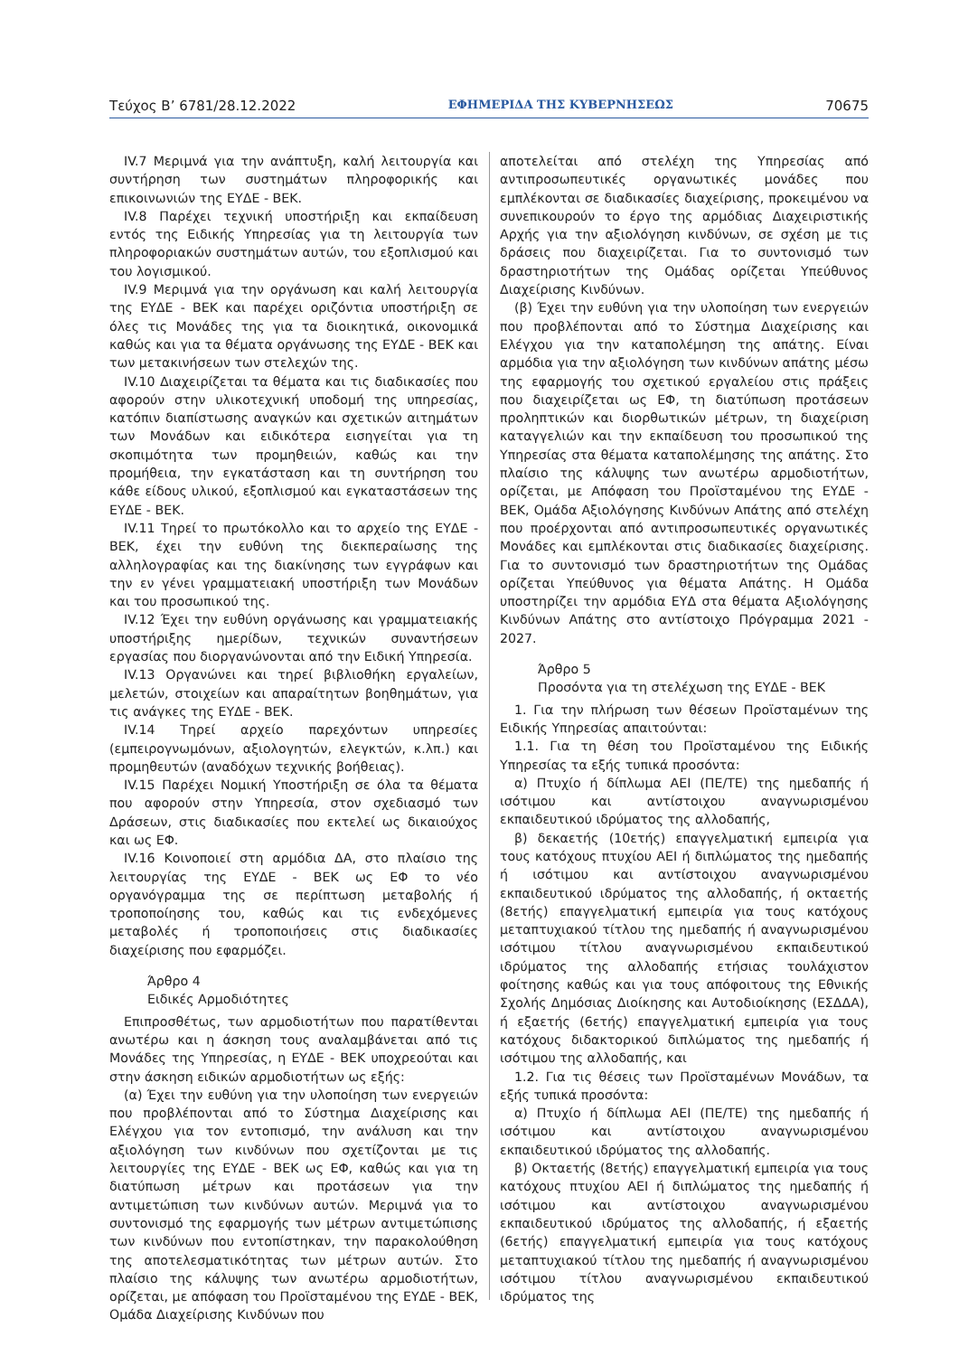Τεύχος Β’ 6781/28.12.2022 ΕΦΗΜΕΡΙΔΑ ΤΗΣ ΚΥΒΕΡΝΗΣΕΩΣ 70675
IV.7 Μεριμνά για την ανάπτυξη, καλή λειτουργία και συντήρηση των συστημάτων πληροφορικής και επικοινωνιών της ΕΥΔΕ - ΒΕΚ.
IV.8 Παρέχει τεχνική υποστήριξη και εκπαίδευση εντός της Ειδικής Υπηρεσίας για τη λειτουργία των πληροφοριακών συστημάτων αυτών, του εξοπλισμού και του λογισμικού.
IV.9 Μεριμνά για την οργάνωση και καλή λειτουργία της ΕΥΔΕ - ΒΕΚ και παρέχει οριζόντια υποστήριξη σε όλες τις Μονάδες της για τα διοικητικά, οικονομικά καθώς και για τα θέματα οργάνωσης της ΕΥΔΕ - ΒΕΚ και των μετακινήσεων των στελεχών της.
IV.10 Διαχειρίζεται τα θέματα και τις διαδικασίες που αφορούν στην υλικοτεχνική υποδομή της υπηρεσίας, κατόπιν διαπίστωσης αναγκών και σχετικών αιτημάτων των Μονάδων και ειδικότερα εισηγείται για τη σκοπιμότητα των προμηθειών, καθώς και την προμήθεια, την εγκατάσταση και τη συντήρηση του κάθε είδους υλικού, εξοπλισμού και εγκαταστάσεων της ΕΥΔΕ - ΒΕΚ.
IV.11 Τηρεί το πρωτόκολλο και το αρχείο της ΕΥΔΕ - ΒΕΚ, έχει την ευθύνη της διεκπεραίωσης της αλληλογραφίας και της διακίνησης των εγγράφων και την εν γένει γραμματειακή υποστήριξη των Μονάδων και του προσωπικού της.
IV.12 Έχει την ευθύνη οργάνωσης και γραμματειακής υποστήριξης ημερίδων, τεχνικών συναντήσεων εργασίας που διοργανώνονται από την Ειδική Υπηρεσία.
IV.13 Οργανώνει και τηρεί βιβλιοθήκη εργαλείων, μελετών, στοιχείων και απαραίτητων βοηθημάτων, για τις ανάγκες της ΕΥΔΕ - ΒΕΚ.
IV.14 Τηρεί αρχείο παρεχόντων υπηρεσίες (εμπειρογνωμόνων, αξιολογητών, ελεγκτών, κ.λπ.) και προμηθευτών (αναδόχων τεχνικής βοήθειας).
IV.15 Παρέχει Νομική Υποστήριξη σε όλα τα θέματα που αφορούν στην Υπηρεσία, στον σχεδιασμό των Δράσεων, στις διαδικασίες που εκτελεί ως δικαιούχος και ως ΕΦ.
IV.16 Κοινοποιεί στη αρμόδια ΔΑ, στο πλαίσιο της λειτουργίας της ΕΥΔΕ - ΒΕΚ ως ΕΦ το νέο οργανόγραμμα της σε περίπτωση μεταβολής ή τροποποίησης του, καθώς και τις ενδεχόμενες μεταβολές ή τροποποιήσεις στις διαδικασίες διαχείρισης που εφαρμόζει.
Άρθρο 4
Ειδικές Αρμοδιότητες
Επιπροσθέτως, των αρμοδιοτήτων που παρατίθενται ανωτέρω και η άσκηση τους αναλαμβάνεται από τις Μονάδες της Υπηρεσίας, η ΕΥΔΕ - ΒΕΚ υποχρεούται και στην άσκηση ειδικών αρμοδιοτήτων ως εξής:
(α) Έχει την ευθύνη για την υλοποίηση των ενεργειών που προβλέπονται από το Σύστημα Διαχείρισης και Ελέγχου για τον εντοπισμό, την ανάλυση και την αξιολόγηση των κινδύνων που σχετίζονται με τις λειτουργίες της ΕΥΔΕ - ΒΕΚ ως ΕΦ, καθώς και για τη διατύπωση μέτρων και προτάσεων για την αντιμετώπιση των κινδύνων αυτών. Μεριμνά για το συντονισμό της εφαρμογής των μέτρων αντιμετώπισης των κινδύνων που εντοπίστηκαν, την παρακολούθηση της αποτελεσματικότητας των μέτρων αυτών. Στο πλαίσιο της κάλυψης των ανωτέρω αρμοδιοτήτων, ορίζεται, με απόφαση του Προϊσταμένου της ΕΥΔΕ - ΒΕΚ, Ομάδα Διαχείρισης Κινδύνων που
αποτελείται από στελέχη της Υπηρεσίας από αντιπροσωπευτικές οργανωτικές μονάδες που εμπλέκονται σε διαδικασίες διαχείρισης, προκειμένου να συνεπικουρούν το έργο της αρμόδιας Διαχειριστικής Αρχής για την αξιολόγηση κινδύνων, σε σχέση με τις δράσεις που διαχειρίζεται. Για το συντονισμό των δραστηριοτήτων της Ομάδας ορίζεται Υπεύθυνος Διαχείρισης Κινδύνων.
(β) Έχει την ευθύνη για την υλοποίηση των ενεργειών που προβλέπονται από το Σύστημα Διαχείρισης και Ελέγχου για την καταπολέμηση της απάτης. Είναι αρμόδια για την αξιολόγηση των κινδύνων απάτης μέσω της εφαρμογής του σχετικού εργαλείου στις πράξεις που διαχειρίζεται ως ΕΦ, τη διατύπωση προτάσεων προληπτικών και διορθωτικών μέτρων, τη διαχείριση καταγγελιών και την εκπαίδευση του προσωπικού της Υπηρεσίας στα θέματα καταπολέμησης της απάτης. Στο πλαίσιο της κάλυψης των ανωτέρω αρμοδιοτήτων, ορίζεται, με Απόφαση του Προϊσταμένου της ΕΥΔΕ - ΒΕΚ, Ομάδα Αξιολόγησης Κινδύνων Απάτης από στελέχη που προέρχονται από αντιπροσωπευτικές οργανωτικές Μονάδες και εμπλέκονται στις διαδικασίες διαχείρισης. Για το συντονισμό των δραστηριοτήτων της Ομάδας ορίζεται Υπεύθυνος για θέματα Απάτης. Η Ομάδα υποστηρίζει την αρμόδια ΕΥΔ στα θέματα Αξιολόγησης Κινδύνων Απάτης στο αντίστοιχο Πρόγραμμα 2021 - 2027.
Άρθρο 5
Προσόντα για τη στελέχωση της ΕΥΔΕ - ΒΕΚ
1. Για την πλήρωση των θέσεων Προϊσταμένων της Ειδικής Υπηρεσίας απαιτούνται:
1.1. Για τη θέση του Προϊσταμένου της Ειδικής Υπηρεσίας τα εξής τυπικά προσόντα:
α) Πτυχίο ή δίπλωμα ΑΕΙ (ΠΕ/ΤΕ) της ημεδαπής ή ισότιμου και αντίστοιχου αναγνωρισμένου εκπαιδευτικού ιδρύματος της αλλοδαπής,
β) δεκαετής (10ετής) επαγγελματική εμπειρία για τους κατόχους πτυχίου ΑΕΙ ή διπλώματος της ημεδαπής ή ισότιμου και αντίστοιχου αναγνωρισμένου εκπαιδευτικού ιδρύματος της αλλοδαπής, ή οκταετής (8ετής) επαγγελματική εμπειρία για τους κατόχους μεταπτυχιακού τίτλου της ημεδαπής ή αναγνωρισμένου ισότιμου τίτλου αναγνωρισμένου εκπαιδευτικού ιδρύματος της αλλοδαπής ετήσιας τουλάχιστον φοίτησης καθώς και για τους απόφοιτους της Εθνικής Σχολής Δημόσιας Διοίκησης και Αυτοδιοίκησης (ΕΣΔΔΑ), ή εξαετής (6ετής) επαγγελματική εμπειρία για τους κατόχους διδακτορικού διπλώματος της ημεδαπής ή ισότιμου της αλλοδαπής, και
1.2. Για τις θέσεις των Προϊσταμένων Μονάδων, τα εξής τυπικά προσόντα:
α) Πτυχίο ή δίπλωμα ΑΕΙ (ΠΕ/ΤΕ) της ημεδαπής ή ισότιμου και αντίστοιχου αναγνωρισμένου εκπαιδευτικού ιδρύματος της αλλοδαπής.
β) Οκταετής (8ετής) επαγγελματική εμπειρία για τους κατόχους πτυχίου ΑΕΙ ή διπλώματος της ημεδαπής ή ισότιμου και αντίστοιχου αναγνωρισμένου εκπαιδευτικού ιδρύματος της αλλοδαπής, ή εξαετής (6ετής) επαγγελματική εμπειρία για τους κατόχους μεταπτυχιακού τίτλου της ημεδαπής ή αναγνωρισμένου ισότιμου τίτλου αναγνωρισμένου εκπαιδευτικού ιδρύματος της